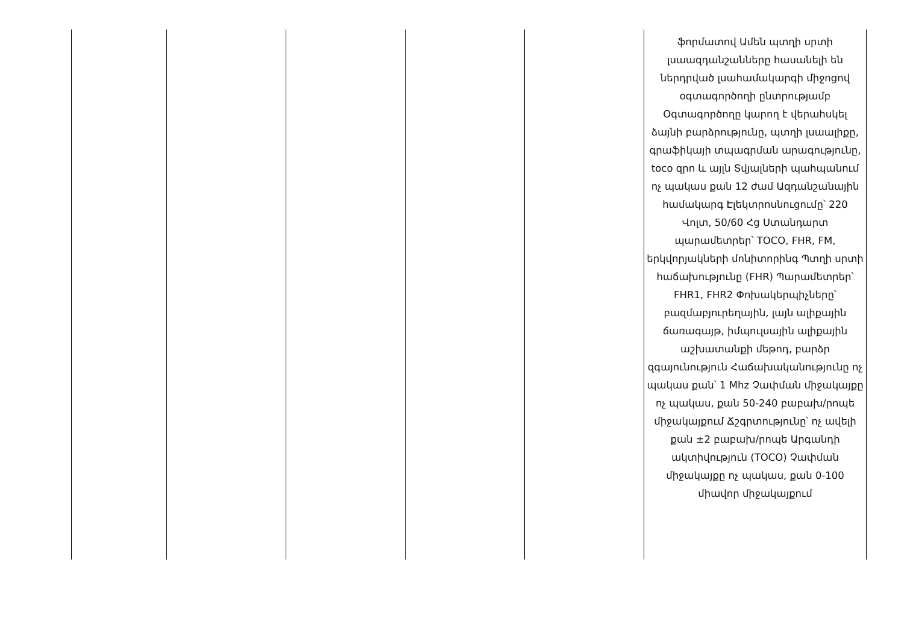| | | | | | ֆորմատով Ամեն պտղի սրտի լսաազդանշանները հասանելի են ներդրված լսահամակարգի միջոցով օգտագործողի ընտրությամբ Օգտագործողը կարող է վերահսկել ձայնի բարձրությունը, պտղի լսաալիքը, գրաֆիկայի տպագրման արագությունը, toco զրո և այլն Տվյալների պահպանում ոչ պակաս քան 12 ժամ Ազդանշանային համակարգ Էլեկտրոսնուցումը՝ 220 Վոլտ, 50/60 Հց Ստանդարտ պարամետրեր՝ TOCO, FHR, FM, երկվորյակների մոնիտորինգ Պտղի սրտի հաճախությունը (FHR) Պարամետրեր՝ FHR1, FHR2 Փոխակերպիչները՝ բազմաբյուրեղային, լայն ալիքային ճառագայթ, իմպուլսային ալիքային աշխատանքի մեթոդ, բարձր զգայունություն Հաճախականությունը ոչ պակաս քան՝ 1 Mhz Չափման միջակայքը ոչ պակաս, քան 50-240 բաբախ/րոպե միջակայքում Ճշգրտությունը՝ ոչ ավելի քան ±2 բաբախ/րոպե Արգանդի ակտիվություն (TOCO) Չափման միջակայքը ոչ պակաս, քան 0-100 միավոր միջակայքում |